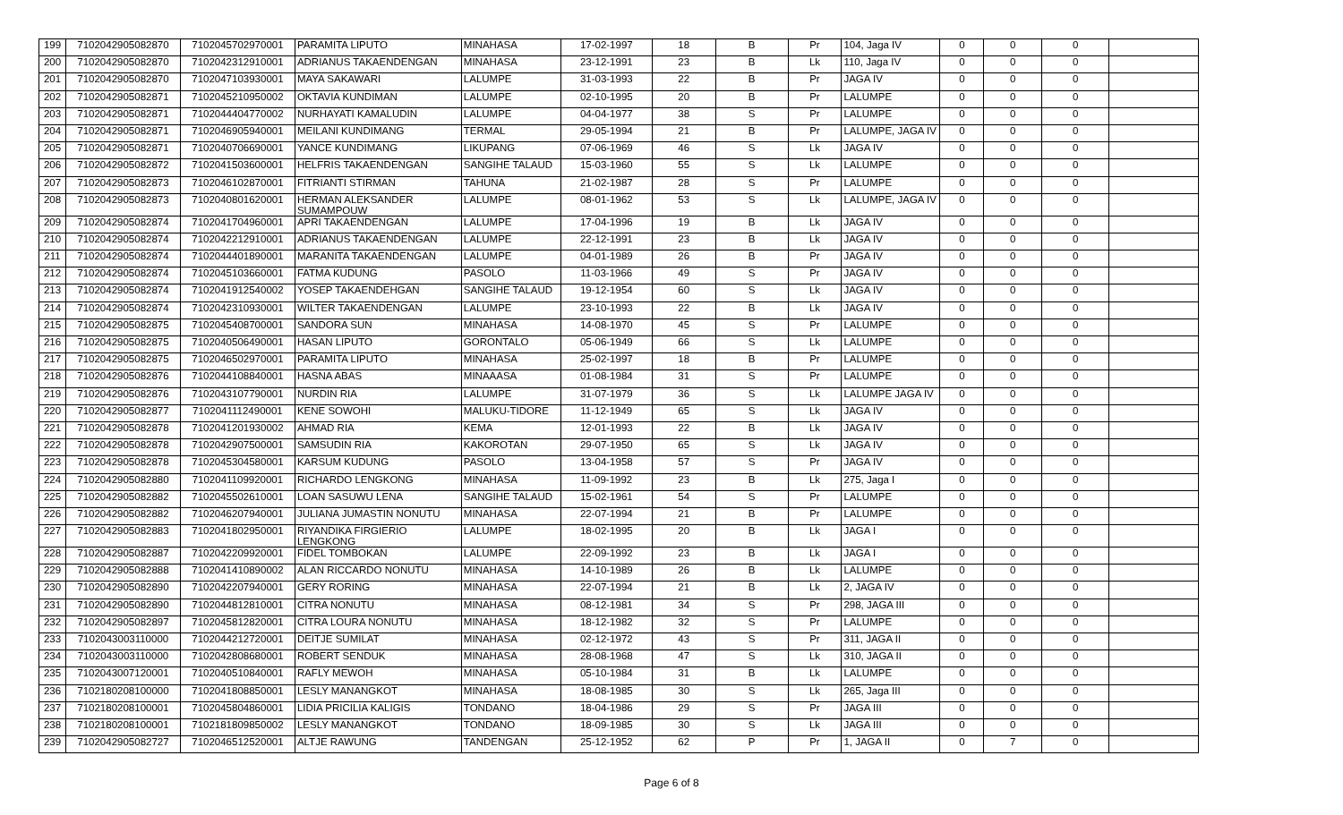| 199 | 7102042905082870 | 7102045702970001 | PARAMITA LIPUTO | MINAHASA | 17-02-1997 | 18 | B | Pr | 104, Jaga IV | 0 | 0 | 0 | |
| 200 | 7102042905082870 | 7102042312910001 | ADRIANUS TAKAENDENGAN | MINAHASA | 23-12-1991 | 23 | B | Lk | 110, Jaga IV | 0 | 0 | 0 | |
| 201 | 7102042905082870 | 7102047103930001 | MAYA SAKAWARI | LALUMPE | 31-03-1993 | 22 | B | Pr | JAGA IV | 0 | 0 | 0 | |
| 202 | 7102042905082871 | 7102045210950002 | OKTAVIA KUNDIMAN | LALUMPE | 02-10-1995 | 20 | B | Pr | LALUMPE | 0 | 0 | 0 | |
| 203 | 7102042905082871 | 7102044404770002 | NURHAYATI KAMALUDIN | LALUMPE | 04-04-1977 | 38 | S | Pr | LALUMPE | 0 | 0 | 0 | |
| 204 | 7102042905082871 | 7102046905940001 | MEILANI KUNDIMANG | TERMAL | 29-05-1994 | 21 | B | Pr | LALUMPE, JAGA IV | 0 | 0 | 0 | |
| 205 | 7102042905082871 | 7102040706690001 | YANCE KUNDIMANG | LIKUPANG | 07-06-1969 | 46 | S | Lk | JAGA IV | 0 | 0 | 0 | |
| 206 | 7102042905082872 | 7102041503600001 | HELFRIS TAKAENDENGAN | SANGIHE TALAUD | 15-03-1960 | 55 | S | Lk | LALUMPE | 0 | 0 | 0 | |
| 207 | 7102042905082873 | 7102046102870001 | FITRIANTI STIRMAN | TAHUNA | 21-02-1987 | 28 | S | Pr | LALUMPE | 0 | 0 | 0 | |
| 208 | 7102042905082873 | 7102040801620001 | HERMAN ALEKSANDER SUMAMPOUW | LALUMPE | 08-01-1962 | 53 | S | Lk | LALUMPE, JAGA IV | 0 | 0 | 0 | |
| 209 | 7102042905082874 | 7102041704960001 | APRI TAKAENDENGAN | LALUMPE | 17-04-1996 | 19 | B | Lk | JAGA IV | 0 | 0 | 0 | |
| 210 | 7102042905082874 | 7102042212910001 | ADRIANUS TAKAENDENGAN | LALUMPE | 22-12-1991 | 23 | B | Lk | JAGA IV | 0 | 0 | 0 | |
| 211 | 7102042905082874 | 7102044401890001 | MARANITA TAKAENDENGAN | LALUMPE | 04-01-1989 | 26 | B | Pr | JAGA IV | 0 | 0 | 0 | |
| 212 | 7102042905082874 | 7102045103660001 | FATMA KUDUNG | PASOLO | 11-03-1966 | 49 | S | Pr | JAGA IV | 0 | 0 | 0 | |
| 213 | 7102042905082874 | 7102041912540002 | YOSEP TAKAENDEHGAN | SANGIHE TALAUD | 19-12-1954 | 60 | S | Lk | JAGA IV | 0 | 0 | 0 | |
| 214 | 7102042905082874 | 7102042310930001 | WILTER TAKAENDENGAN | LALUMPE | 23-10-1993 | 22 | B | Lk | JAGA IV | 0 | 0 | 0 | |
| 215 | 7102042905082875 | 7102045408700001 | SANDORA SUN | MINAHASA | 14-08-1970 | 45 | S | Pr | LALUMPE | 0 | 0 | 0 | |
| 216 | 7102042905082875 | 7102040506490001 | HASAN LIPUTO | GORONTALO | 05-06-1949 | 66 | S | Lk | LALUMPE | 0 | 0 | 0 | |
| 217 | 7102042905082875 | 7102046502970001 | PARAMITA LIPUTO | MINAHASA | 25-02-1997 | 18 | B | Pr | LALUMPE | 0 | 0 | 0 | |
| 218 | 7102042905082876 | 7102044108840001 | HASNA ABAS | MINAAASA | 01-08-1984 | 31 | S | Pr | LALUMPE | 0 | 0 | 0 | |
| 219 | 7102042905082876 | 7102043107790001 | NURDIN RIA | LALUMPE | 31-07-1979 | 36 | S | Lk | LALUMPE JAGA IV | 0 | 0 | 0 | |
| 220 | 7102042905082877 | 7102041112490001 | KENE SOWOHI | MALUKU-TIDORE | 11-12-1949 | 65 | S | Lk | JAGA IV | 0 | 0 | 0 | |
| 221 | 7102042905082878 | 7102041201930002 | AHMAD RIA | KEMA | 12-01-1993 | 22 | B | Lk | JAGA IV | 0 | 0 | 0 | |
| 222 | 7102042905082878 | 7102042907500001 | SAMSUDIN RIA | KAKOROTAN | 29-07-1950 | 65 | S | Lk | JAGA IV | 0 | 0 | 0 | |
| 223 | 7102042905082878 | 7102045304580001 | KARSUM KUDUNG | PASOLO | 13-04-1958 | 57 | S | Pr | JAGA IV | 0 | 0 | 0 | |
| 224 | 7102042905082880 | 7102041109920001 | RICHARDO LENGKONG | MINAHASA | 11-09-1992 | 23 | B | Lk | 275, Jaga I | 0 | 0 | 0 | |
| 225 | 7102042905082882 | 7102045502610001 | LOAN SASUWU LENA | SANGIHE TALAUD | 15-02-1961 | 54 | S | Pr | LALUMPE | 0 | 0 | 0 | |
| 226 | 7102042905082882 | 7102046207940001 | JULIANA JUMASTIN NONUTU | MINAHASA | 22-07-1994 | 21 | B | Pr | LALUMPE | 0 | 0 | 0 | |
| 227 | 7102042905082883 | 7102041802950001 | RIYANDIKA FIRGIERIO LENGKONG | LALUMPE | 18-02-1995 | 20 | B | Lk | JAGA I | 0 | 0 | 0 | |
| 228 | 7102042905082887 | 7102042209920001 | FIDEL TOMBOKAN | LALUMPE | 22-09-1992 | 23 | B | Lk | JAGA I | 0 | 0 | 0 | |
| 229 | 7102042905082888 | 7102041410890002 | ALAN RICCARDO NONUTU | MINAHASA | 14-10-1989 | 26 | B | Lk | LALUMPE | 0 | 0 | 0 | |
| 230 | 7102042905082890 | 7102042207940001 | GERY RORING | MINAHASA | 22-07-1994 | 21 | B | Lk | 2, JAGA IV | 0 | 0 | 0 | |
| 231 | 7102042905082890 | 7102044812810001 | CITRA NONUTU | MINAHASA | 08-12-1981 | 34 | S | Pr | 298, JAGA III | 0 | 0 | 0 | |
| 232 | 7102042905082897 | 7102045812820001 | CITRA LOURA NONUTU | MINAHASA | 18-12-1982 | 32 | S | Pr | LALUMPE | 0 | 0 | 0 | |
| 233 | 7102043003110000 | 7102044212720001 | DEITJE SUMILAT | MINAHASA | 02-12-1972 | 43 | S | Pr | 311, JAGA II | 0 | 0 | 0 | |
| 234 | 7102043003110000 | 7102042808680001 | ROBERT SENDUK | MINAHASA | 28-08-1968 | 47 | S | Lk | 310, JAGA II | 0 | 0 | 0 | |
| 235 | 7102043007120001 | 7102040510840001 | RAFLY MEWOH | MINAHASA | 05-10-1984 | 31 | B | Lk | LALUMPE | 0 | 0 | 0 | |
| 236 | 7102180208100000 | 7102041808850001 | LESLY MANANGKOT | MINAHASA | 18-08-1985 | 30 | S | Lk | 265, Jaga III | 0 | 0 | 0 | |
| 237 | 7102180208100001 | 7102045804860001 | LIDIA PRICILIA KALIGIS | TONDANO | 18-04-1986 | 29 | S | Pr | JAGA III | 0 | 0 | 0 | |
| 238 | 7102180208100001 | 7102181809850002 | LESLY MANANGKOT | TONDANO | 18-09-1985 | 30 | S | Lk | JAGA III | 0 | 0 | 0 | |
| 239 | 7102042905082727 | 7102046512520001 | ALTJE RAWUNG | TANDENGAN | 25-12-1952 | 62 | P | Pr | 1, JAGA II | 0 | 7 | 0 | |
Page 6 of 8